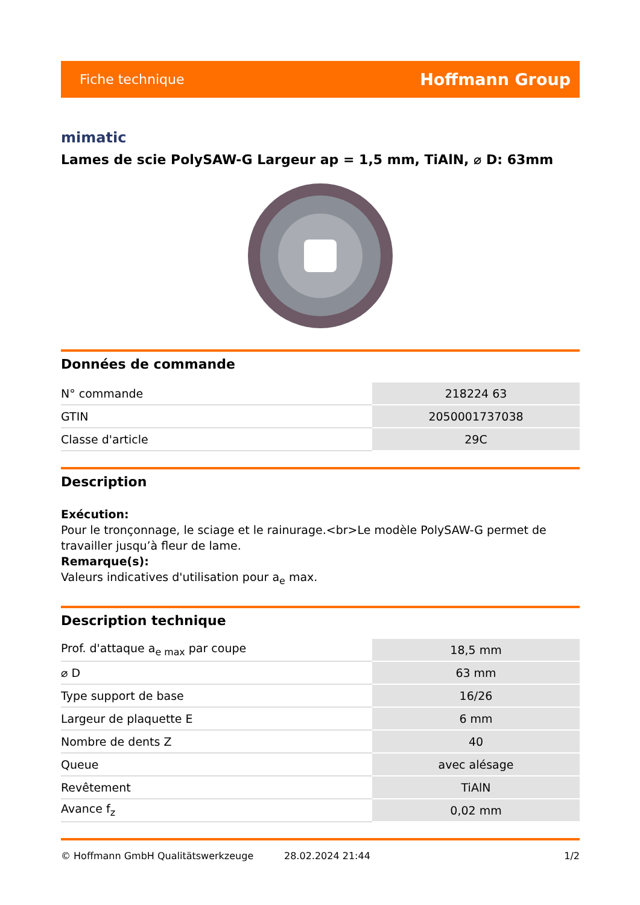Fiche technique Hoffmann Group
mimatic
Lames de scie PolySAW-G Largeur ap = 1,5 mm, TiAlN, ⌀ D: 63mm
Données de commande
| N° commande | 218224 63 |
| GTIN | 2050001737038 |
| Classe d'article | 29C |
Description
Exécution:
Pour le tronçonnage, le sciage et le rainurage.<br>Le modèle PolySAW-G permet de travailler jusqu’à fleur de lame.
Remarque(s):
Valeurs indicatives d'utilisation pour a<sub>e</sub> max.
Description technique
| Prof. d'attaque a<sub>e max</sub> par coupe | 18,5 mm |
| ⌀ D | 63 mm |
| Type support de base | 16/26 |
| Largeur de plaquette E | 6 mm |
| Nombre de dents Z | 40 |
| Queue | avec alésage |
| Revêtement | TiAlN |
| Avance f<sub>z</sub> | 0,02 mm |
© Hoffmann GmbH Qualitätswerkzeuge 28.02.2024 21:44 1/2